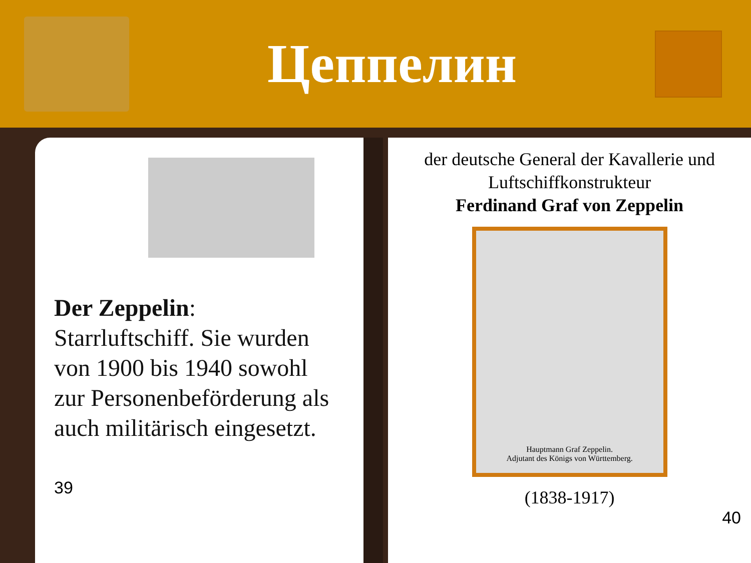Цеппелин
Der Zeppelin:
Starrluftschiff. Sie wurden von 1900 bis 1940 sowohl zur Personenbeförderung als auch militärisch eingesetzt.
39
der deutsche General der Kavallerie und Luftschiffkonstrukteur
Ferdinand Graf von Zeppelin
Hauptmann Graf Zeppelin.
Adjutant des Königs von Württemberg.
(1838-1917)
40